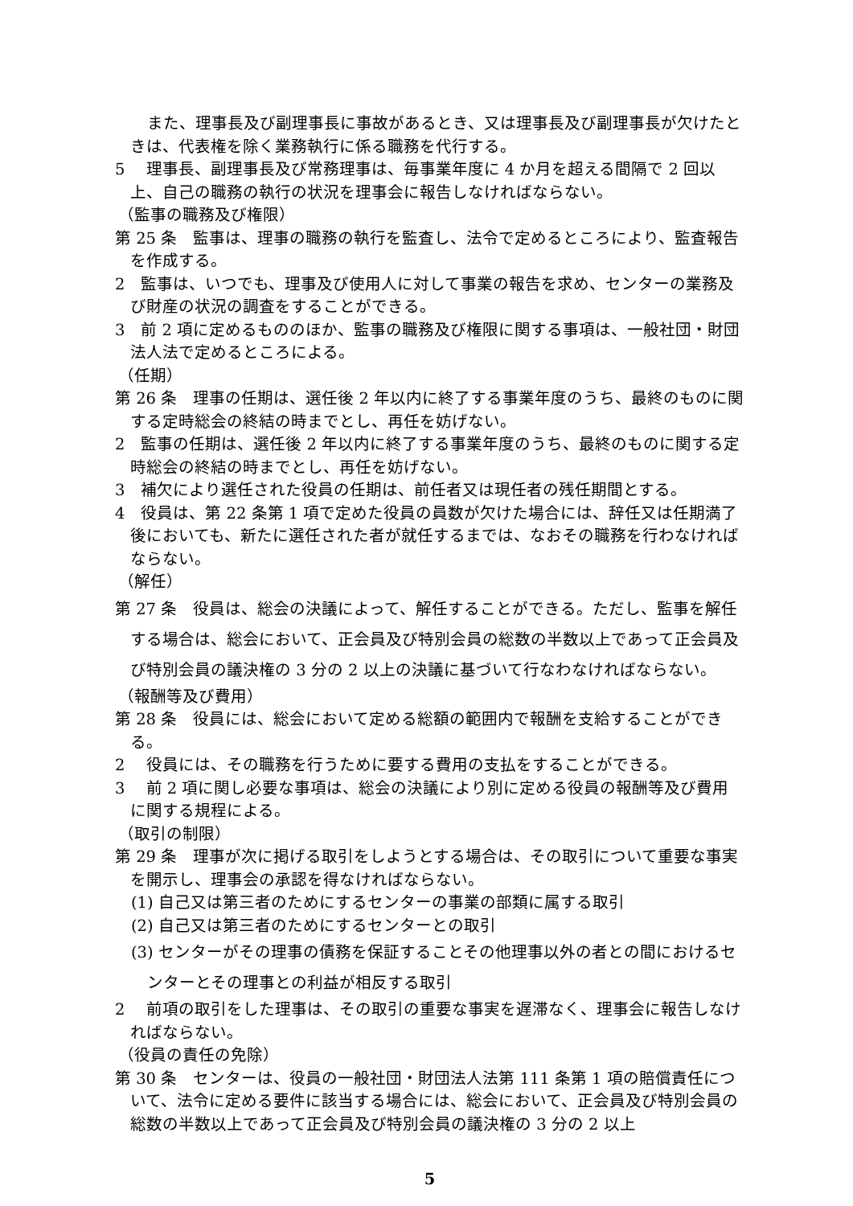また、理事長及び副理事長に事故があるとき、又は理事長及び副理事長が欠けたときは、代表権を除く業務執行に係る職務を代行する。
5　 理事長、副理事長及び常務理事は、毎事業年度に 4 か月を超える間隔で 2 回以上、自己の職務の執行の状況を理事会に報告しなければならない。
（監事の職務及び権限）
第 25 条　監事は、理事の職務の執行を監査し、法令で定めるところにより、監査報告を作成する。
2　監事は、いつでも、理事及び使用人に対して事業の報告を求め、センターの業務及び財産の状況の調査をすることができる。
3　前 2 項に定めるもののほか、監事の職務及び権限に関する事項は、一般社団・財団法人法で定めるところによる。
（任期）
第 26 条　理事の任期は、選任後 2 年以内に終了する事業年度のうち、最終のものに関する定時総会の終結の時までとし、再任を妨げない。
2　監事の任期は、選任後 2 年以内に終了する事業年度のうち、最終のものに関する定時総会の終結の時までとし、再任を妨げない。
3　補欠により選任された役員の任期は、前任者又は現任者の残任期間とする。
4　役員は、第 22 条第 1 項で定めた役員の員数が欠けた場合には、辞任又は任期満了後においても、新たに選任された者が就任するまでは、なおその職務を行わなければならない。
（解任）
第 27 条　役員は、総会の決議によって、解任することができる。ただし、監事を解任する場合は、総会において、正会員及び特別会員の総数の半数以上であって正会員及び特別会員の議決権の 3 分の 2 以上の決議に基づいて行なわなければならない。
（報酬等及び費用）
第 28 条　役員には、総会において定める総額の範囲内で報酬を支給することができる。
2　 役員には、その職務を行うために要する費用の支払をすることができる。
3　 前 2 項に関し必要な事項は、総会の決議により別に定める役員の報酬等及び費用に関する規程による。
（取引の制限）
第 29 条　理事が次に掲げる取引をしようとする場合は、その取引について重要な事実を開示し、理事会の承認を得なければならない。
(1) 自己又は第三者のためにするセンターの事業の部類に属する取引
(2) 自己又は第三者のためにするセンターとの取引
(3) センターがその理事の債務を保証することその他理事以外の者との間におけるセンターとその理事との利益が相反する取引
2　 前項の取引をした理事は、その取引の重要な事実を遅滞なく、理事会に報告しなければならない。
（役員の責任の免除）
第 30 条　センターは、役員の一般社団・財団法人法第 111 条第 1 項の賠償責任について、法令に定める要件に該当する場合には、総会において、正会員及び特別会員の総数の半数以上であって正会員及び特別会員の議決権の 3 分の 2 以上
5